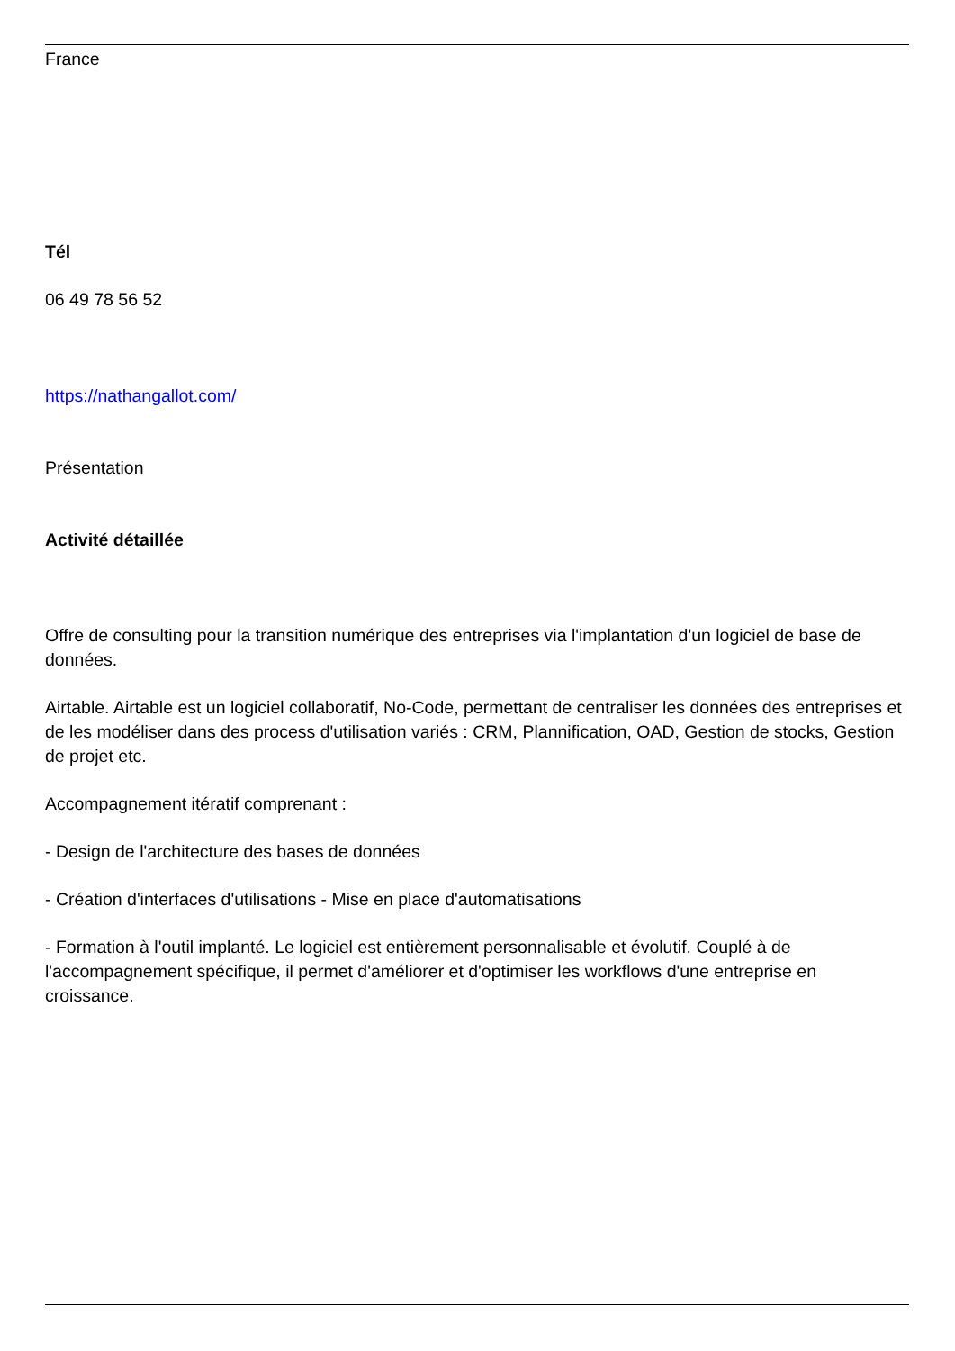France
Tél
06 49 78 56 52
https://nathangallot.com/
Présentation
Activité détaillée
Offre de consulting pour la transition numérique des entreprises via l'implantation d'un logiciel de base de données.
Airtable. Airtable est un logiciel collaboratif, No-Code, permettant de centraliser les données des entreprises et de les modéliser dans des process d'utilisation variés : CRM, Plannification, OAD, Gestion de stocks, Gestion de projet etc.
Accompagnement itératif comprenant :
- Design de l'architecture des bases de données
- Création d'interfaces d'utilisations - Mise en place d'automatisations
- Formation à l'outil implanté. Le logiciel est entièrement personnalisable et évolutif. Couplé à de l'accompagnement spécifique, il permet d'améliorer et d'optimiser les workflows d'une entreprise en croissance.